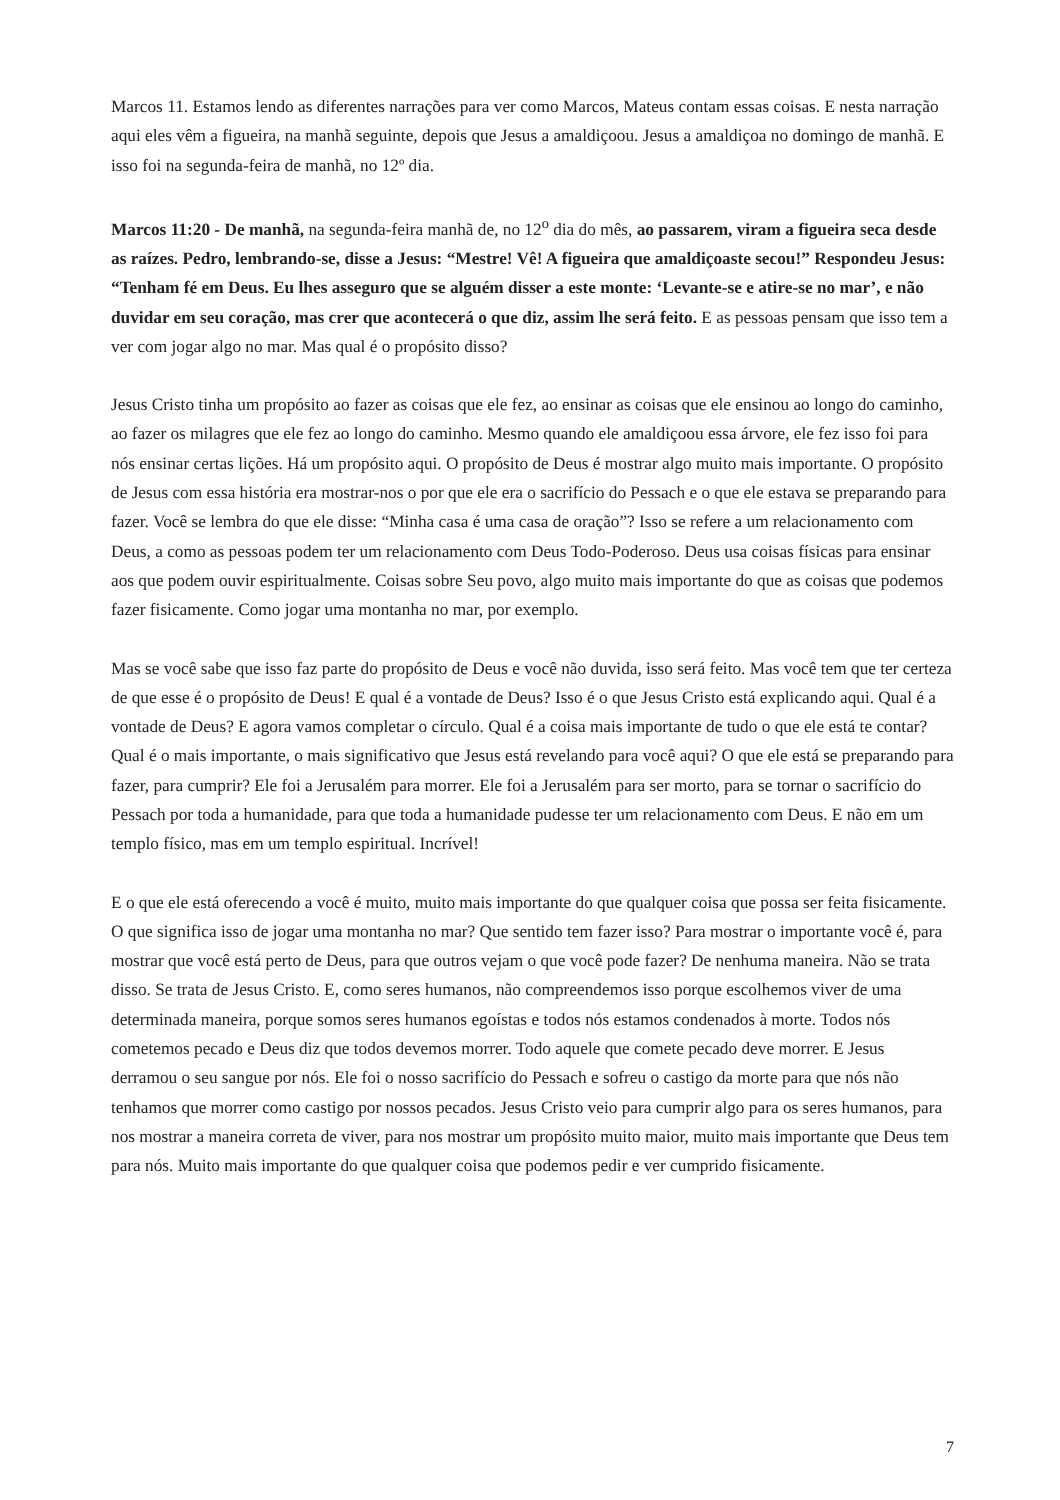Marcos 11. Estamos lendo as diferentes narrações para ver como Marcos, Mateus contam essas coisas. E nesta narração aqui eles vêm a figueira, na manhã seguinte, depois que Jesus a amaldiçoou. Jesus a amaldiçoa no domingo de manhã. E isso foi na segunda-feira de manhã, no 12º dia.
Marcos 11:20 - De manhã, na segunda-feira manhã de, no 12<sup>o</sup> dia do mês, ao passarem, viram a figueira seca desde as raízes. Pedro, lembrando-se, disse a Jesus: “Mestre! Vê! A figueira que amaldiçoaste secou!” Respondeu Jesus: “Tenham fé em Deus. Eu lhes asseguro que se alguém disser a este monte: ‘Levante-se e atire-se no mar’, e não duvidar em seu coração, mas crer que acontecerá o que diz, assim lhe será feito. E as pessoas pensam que isso tem a ver com jogar algo no mar. Mas qual é o propósito disso?
Jesus Cristo tinha um propósito ao fazer as coisas que ele fez, ao ensinar as coisas que ele ensinou ao longo do caminho, ao fazer os milagres que ele fez ao longo do caminho. Mesmo quando ele amaldiçoou essa árvore, ele fez isso foi para nós ensinar certas lições. Há um propósito aqui. O propósito de Deus é mostrar algo muito mais importante. O propósito de Jesus com essa história era mostrar-nos o por que ele era o sacrifício do Pessach e o que ele estava se preparando para fazer. Você se lembra do que ele disse: “Minha casa é uma casa de oração”? Isso se refere a um relacionamento com Deus, a como as pessoas podem ter um relacionamento com Deus Todo-Poderoso. Deus usa coisas físicas para ensinar aos que podem ouvir espiritualmente. Coisas sobre Seu povo, algo muito mais importante do que as coisas que podemos fazer fisicamente. Como jogar uma montanha no mar, por exemplo.
Mas se você sabe que isso faz parte do propósito de Deus e você não duvida, isso será feito. Mas você tem que ter certeza de que esse é o propósito de Deus! E qual é a vontade de Deus? Isso é o que Jesus Cristo está explicando aqui. Qual é a vontade de Deus? E agora vamos completar o círculo. Qual é a coisa mais importante de tudo o que ele está te contar? Qual é o mais importante, o mais significativo que Jesus está revelando para você aqui? O que ele está se preparando para fazer, para cumprir? Ele foi a Jerusalém para morrer. Ele foi a Jerusalém para ser morto, para se tornar o sacrifício do Pessach por toda a humanidade, para que toda a humanidade pudesse ter um relacionamento com Deus. E não em um templo físico, mas em um templo espiritual. Incrível!
E o que ele está oferecendo a você é muito, muito mais importante do que qualquer coisa que possa ser feita fisicamente. O que significa isso de jogar uma montanha no mar? Que sentido tem fazer isso? Para mostrar o importante você é, para mostrar que você está perto de Deus, para que outros vejam o que você pode fazer? De nenhuma maneira. Não se trata disso. Se trata de Jesus Cristo. E, como seres humanos, não compreendemos isso porque escolhemos viver de uma determinada maneira, porque somos seres humanos egoístas e todos nós estamos condenados à morte. Todos nós cometemos pecado e Deus diz que todos devemos morrer. Todo aquele que comete pecado deve morrer. E Jesus derramou o seu sangue por nós. Ele foi o nosso sacrifício do Pessach e sofreu o castigo da morte para que nós não tenhamos que morrer como castigo por nossos pecados. Jesus Cristo veio para cumprir algo para os seres humanos, para nos mostrar a maneira correta de viver, para nos mostrar um propósito muito maior, muito mais importante que Deus tem para nós. Muito mais importante do que qualquer coisa que podemos pedir e ver cumprido fisicamente.
7